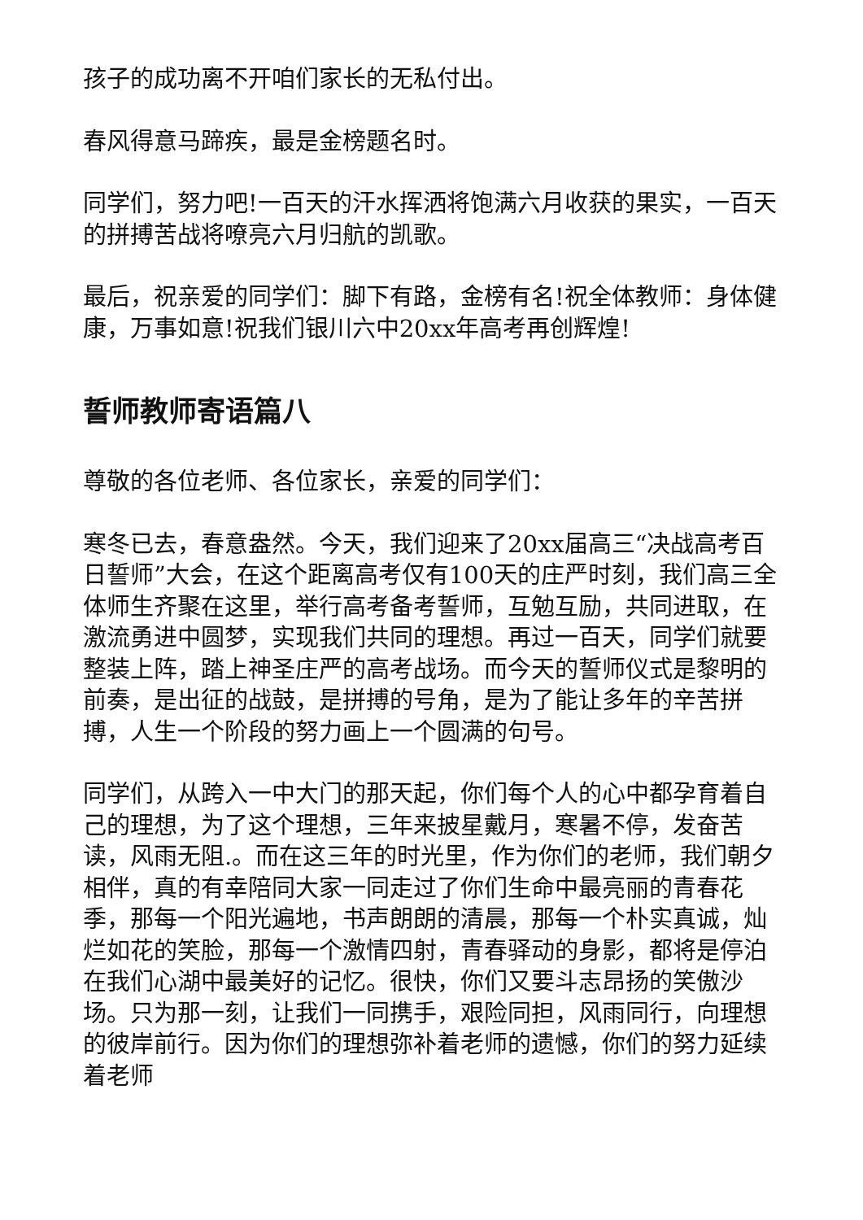孩子的成功离不开咱们家长的无私付出。
春风得意马蹄疾，最是金榜题名时。
同学们，努力吧!一百天的汗水挥洒将饱满六月收获的果实，一百天的拼搏苦战将嘹亮六月归航的凯歌。
最后，祝亲爱的同学们：脚下有路，金榜有名!祝全体教师：身体健康，万事如意!祝我们银川六中20xx年高考再创辉煌!
誓师教师寄语篇八
尊敬的各位老师、各位家长，亲爱的同学们：
寒冬已去，春意盎然。今天，我们迎来了20xx届高三“决战高考百日誓师”大会，在这个距离高考仅有100天的庄严时刻，我们高三全体师生齐聚在这里，举行高考备考誓师，互勉互励，共同进取，在激流勇进中圆梦，实现我们共同的理想。再过一百天，同学们就要整装上阵，踏上神圣庄严的高考战场。而今天的誓师仪式是黎明的前奏，是出征的战鼓，是拼搏的号角，是为了能让多年的辛苦拼搏，人生一个阶段的努力画上一个圆满的句号。
同学们，从跨入一中大门的那天起，你们每个人的心中都孕育着自己的理想，为了这个理想，三年来披星戴月，寒暑不停，发奋苦读，风雨无阻.。而在这三年的时光里，作为你们的老师，我们朝夕相伴，真的有幸陪同大家一同走过了你们生命中最亮丽的青春花季，那每一个阳光遍地，书声朗朗的清晨，那每一个朴实真诚，灿烂如花的笑脸，那每一个激情四射，青春驿动的身影，都将是停泊在我们心湖中最美好的记忆。很快，你们又要斗志昂扬的笑傲沙场。只为那一刻，让我们一同携手，艰险同担，风雨同行，向理想的彼岸前行。因为你们的理想弥补着老师的遗憾，你们的努力延续着老师